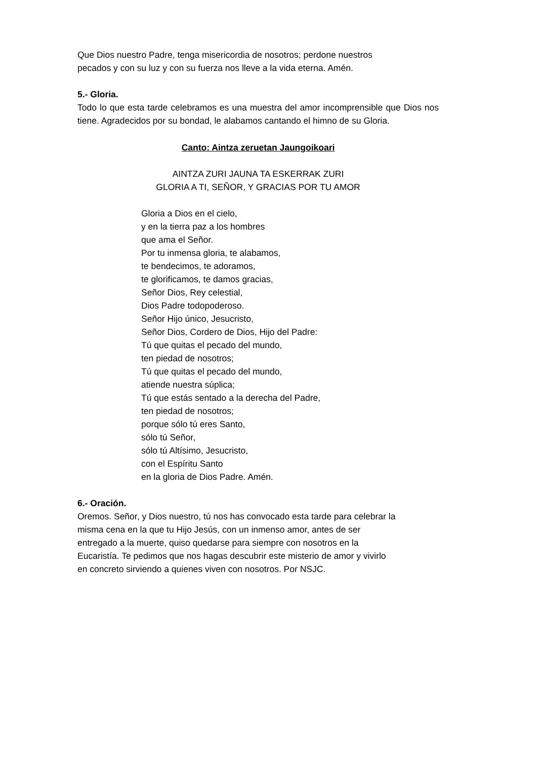Que Dios nuestro Padre, tenga misericordia de nosotros; perdone nuestros
pecados y con su luz y con su fuerza nos lleve a la vida eterna. Amén.
5.- Gloria.
Todo lo que esta tarde celebramos es una muestra del amor incomprensible que Dios nos tiene. Agradecidos por su bondad, le alabamos cantando el himno de su Gloria.
Canto: Aintza zeruetan Jaungoikoari
AINTZA ZURI JAUNA TA ESKERRAK ZURI
GLORIA A TI, SEÑOR, Y GRACIAS POR TU AMOR
Gloria a Dios en el cielo,
y en la tierra paz a los hombres
que ama el Señor.
Por tu inmensa gloria, te alabamos,
te bendecimos, te adoramos,
te glorificamos, te damos gracias,
Señor Dios, Rey celestial,
Dios Padre todopoderoso.
Señor Hijo único, Jesucristo,
Señor Dios, Cordero de Dios, Hijo del Padre:
Tú que quitas el pecado del mundo,
ten piedad de nosotros;
Tú que quitas el pecado del mundo,
atiende nuestra súplica;
Tú que estás sentado a la derecha del Padre,
ten piedad de nosotros;
porque sólo tú eres Santo,
sólo tú Señor,
sólo tú Altísimo, Jesucristo,
con el Espíritu Santo
en la gloria de Dios Padre. Amén.
6.- Oración.
Oremos. Señor, y Dios nuestro, tú nos has convocado esta tarde para celebrar la
misma cena en la que tu Hijo Jesús, con un inmenso amor, antes de ser
entregado a la muerte, quiso quedarse para siempre con nosotros en la
Eucaristía. Te pedimos que nos hagas descubrir este misterio de amor y vivirlo
en concreto sirviendo a quienes viven con nosotros. Por NSJC.